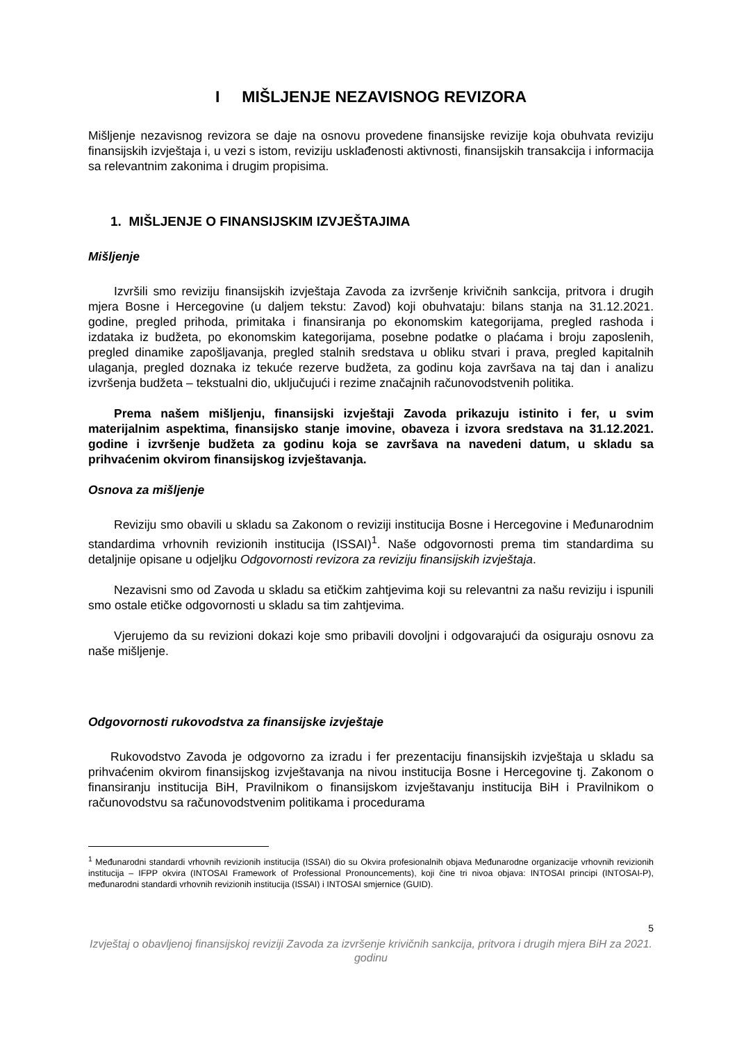I MIŠLJENJE NEZAVISNOG REVIZORA
Mišljenje nezavisnog revizora se daje na osnovu provedene finansijske revizije koja obuhvata reviziju finansijskih izvještaja i, u vezi s istom, reviziju usklađenosti aktivnosti, finansijskih transakcija i informacija sa relevantnim zakonima i drugim propisima.
1. MIŠLJENJE O FINANSIJSKIM IZVJEŠTAJIMA
Mišljenje
Izvršili smo reviziju finansijskih izvještaja Zavoda za izvršenje krivičnih sankcija, pritvora i drugih mjera Bosne i Hercegovine (u daljem tekstu: Zavod) koji obuhvataju: bilans stanja na 31.12.2021. godine, pregled prihoda, primitaka i finansiranja po ekonomskim kategorijama, pregled rashoda i izdataka iz budžeta, po ekonomskim kategorijama, posebne podatke o plaćama i broju zaposlenih, pregled dinamike zapošljavanja, pregled stalnih sredstava u obliku stvari i prava, pregled kapitalnih ulaganja, pregled doznaka iz tekuće rezerve budžeta, za godinu koja završava na taj dan i analizu izvršenja budžeta – tekstualni dio, uključujući i rezime značajnih računovodstvenih politika.
Prema našem mišljenju, finansijski izvještaji Zavoda prikazuju istinito i fer, u svim materijalnim aspektima, finansijsko stanje imovine, obaveza i izvora sredstava na 31.12.2021. godine i izvršenje budžeta za godinu koja se završava na navedeni datum, u skladu sa prihvaćenim okvirom finansijskog izvještavanja.
Osnova za mišljenje
Reviziju smo obavili u skladu sa Zakonom o reviziji institucija Bosne i Hercegovine i Međunarodnim standardima vrhovnih revizionih institucija (ISSAI)<sup>1</sup>. Naše odgovornosti prema tim standardima su detaljnije opisane u odjeljku Odgovornosti revizora za reviziju finansijskih izvještaja.
Nezavisni smo od Zavoda u skladu sa etičkim zahtjevima koji su relevantni za našu reviziju i ispunili smo ostale etičke odgovornosti u skladu sa tim zahtjevima.
Vjerujemo da su revizioni dokazi koje smo pribavili dovoljni i odgovarajući da osiguraju osnovu za naše mišljenje.
Odgovornosti rukovodstva za finansijske izvještaje
Rukovodstvo Zavoda je odgovorno za izradu i fer prezentaciju finansijskih izvještaja u skladu sa prihvaćenim okvirom finansijskog izvještavanja na nivou institucija Bosne i Hercegovine tj. Zakonom o finansiranju institucija BiH, Pravilnikom o finansijskom izvještavanju institucija BiH i Pravilnikom o računovodstvu sa računovodstvenim politikama i procedurama
<sup>1</sup> Međunarodni standardi vrhovnih revizionih institucija (ISSAI) dio su Okvira profesionalnih objava Međunarodne organizacije vrhovnih revizionih institucija – IFPP okvira (INTOSAI Framework of Professional Pronouncements), koji čine tri nivoa objava: INTOSAI principi (INTOSAI-P), međunarodni standardi vrhovnih revizionih institucija (ISSAI) i INTOSAI smjernice (GUID).
5
Izvještaj o obavljenoj finansijskoj reviziji Zavoda za izvršenje krivičnih sankcija, pritvora i drugih mjera BiH za 2021. godinu